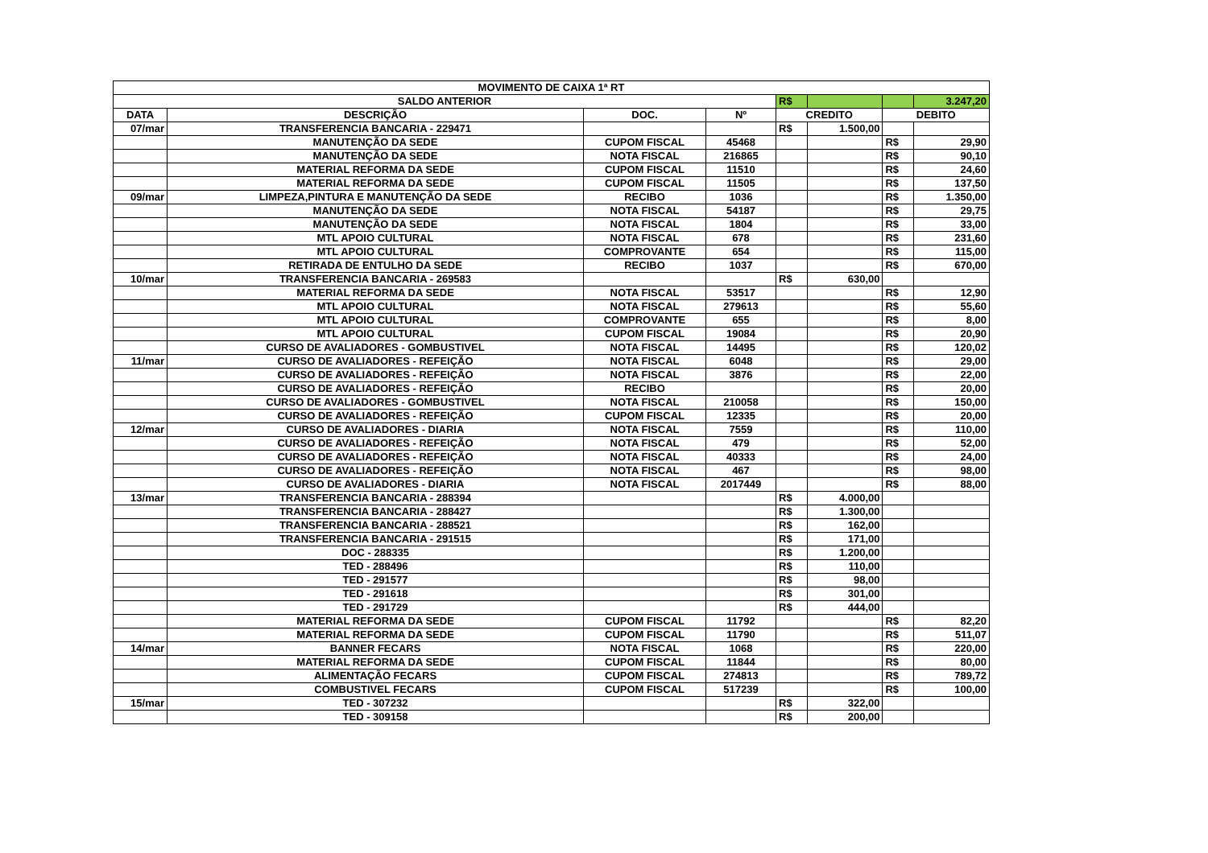| MOVIMENTO DE CAIXA 1ª RT | | | | | | | |
| SALDO ANTERIOR | | | | R$ | | | 3.247,20 |
| DATA | DESCRIÇÃO | DOC. | Nº | CREDITO | | DEBITO | |
| 07/mar | TRANSFERENCIA BANCARIA - 229471 | | | R$ | 1.500,00 | | |
| | MANUTENÇÃO DA SEDE | CUPOM FISCAL | 45468 | | | R$ | 29,90 |
| | MANUTENÇÃO DA SEDE | NOTA FISCAL | 216865 | | | R$ | 90,10 |
| | MATERIAL REFORMA DA SEDE | CUPOM FISCAL | 11510 | | | R$ | 24,60 |
| | MATERIAL REFORMA DA SEDE | CUPOM FISCAL | 11505 | | | R$ | 137,50 |
| 09/mar | LIMPEZA,PINTURA E MANUTENÇÃO DA SEDE | RECIBO | 1036 | | | R$ | 1.350,00 |
| | MANUTENÇÃO DA SEDE | NOTA FISCAL | 54187 | | | R$ | 29,75 |
| | MANUTENÇÃO DA SEDE | NOTA FISCAL | 1804 | | | R$ | 33,00 |
| | MTL APOIO CULTURAL | NOTA FISCAL | 678 | | | R$ | 231,60 |
| | MTL APOIO CULTURAL | COMPROVANTE | 654 | | | R$ | 115,00 |
| | RETIRADA DE ENTULHO DA SEDE | RECIBO | 1037 | | | R$ | 670,00 |
| 10/mar | TRANSFERENCIA BANCARIA - 269583 | | | R$ | 630,00 | | |
| | MATERIAL REFORMA DA SEDE | NOTA FISCAL | 53517 | | | R$ | 12,90 |
| | MTL APOIO CULTURAL | NOTA FISCAL | 279613 | | | R$ | 55,60 |
| | MTL APOIO CULTURAL | COMPROVANTE | 655 | | | R$ | 8,00 |
| | MTL APOIO CULTURAL | CUPOM FISCAL | 19084 | | | R$ | 20,90 |
| | CURSO DE AVALIADORES - GOMBUSTIVEL | NOTA FISCAL | 14495 | | | R$ | 120,02 |
| 11/mar | CURSO DE AVALIADORES - REFEIÇÃO | NOTA FISCAL | 6048 | | | R$ | 29,00 |
| | CURSO DE AVALIADORES - REFEIÇÃO | NOTA FISCAL | 3876 | | | R$ | 22,00 |
| | CURSO DE AVALIADORES - REFEIÇÃO | RECIBO | | | | R$ | 20,00 |
| | CURSO DE AVALIADORES - GOMBUSTIVEL | NOTA FISCAL | 210058 | | | R$ | 150,00 |
| | CURSO DE AVALIADORES - REFEIÇÃO | CUPOM FISCAL | 12335 | | | R$ | 20,00 |
| 12/mar | CURSO DE AVALIADORES - DIARIA | NOTA FISCAL | 7559 | | | R$ | 110,00 |
| | CURSO DE AVALIADORES - REFEIÇÃO | NOTA FISCAL | 479 | | | R$ | 52,00 |
| | CURSO DE AVALIADORES - REFEIÇÃO | NOTA FISCAL | 40333 | | | R$ | 24,00 |
| | CURSO DE AVALIADORES - REFEIÇÃO | NOTA FISCAL | 467 | | | R$ | 98,00 |
| | CURSO DE AVALIADORES - DIARIA | NOTA FISCAL | 2017449 | | | R$ | 88,00 |
| 13/mar | TRANSFERENCIA BANCARIA - 288394 | | | R$ | 4.000,00 | | |
| | TRANSFERENCIA BANCARIA - 288427 | | | R$ | 1.300,00 | | |
| | TRANSFERENCIA BANCARIA - 288521 | | | R$ | 162,00 | | |
| | TRANSFERENCIA BANCARIA - 291515 | | | R$ | 171,00 | | |
| | DOC - 288335 | | | R$ | 1.200,00 | | |
| | TED - 288496 | | | R$ | 110,00 | | |
| | TED - 291577 | | | R$ | 98,00 | | |
| | TED - 291618 | | | R$ | 301,00 | | |
| | TED - 291729 | | | R$ | 444,00 | | |
| | MATERIAL REFORMA DA SEDE | CUPOM FISCAL | 11792 | | | R$ | 82,20 |
| | MATERIAL REFORMA DA SEDE | CUPOM FISCAL | 11790 | | | R$ | 511,07 |
| 14/mar | BANNER FECARS | NOTA FISCAL | 1068 | | | R$ | 220,00 |
| | MATERIAL REFORMA DA SEDE | CUPOM FISCAL | 11844 | | | R$ | 80,00 |
| | ALIMENTAÇÃO FECARS | CUPOM FISCAL | 274813 | | | R$ | 789,72 |
| | COMBUSTIVEL FECARS | CUPOM FISCAL | 517239 | | | R$ | 100,00 |
| 15/mar | TED - 307232 | | | R$ | 322,00 | | |
| | TED - 309158 | | | R$ | 200,00 | | |